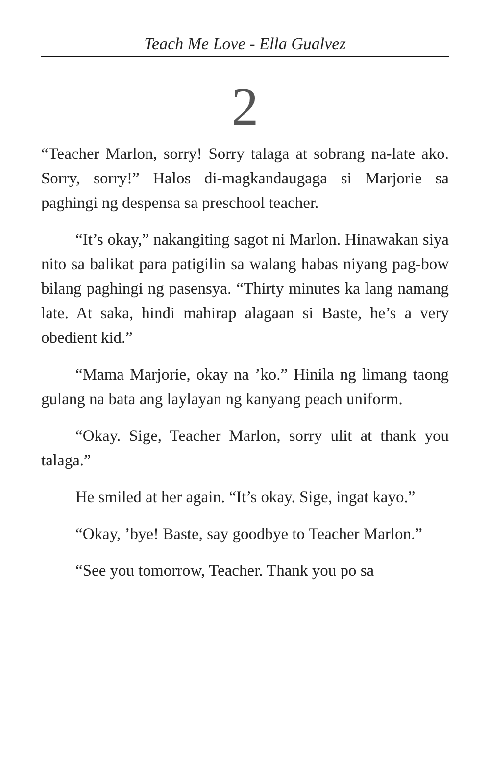Teach Me Love - Ella Gualvez
2
“Teacher Marlon, sorry! Sorry talaga at sobrang na-late ako. Sorry, sorry!” Halos di-magkandaugaga si Marjorie sa paghingi ng despensa sa preschool teacher.
“It’s okay,” nakangiting sagot ni Marlon. Hinawakan siya nito sa balikat para patigilin sa walang habas niyang pag-bow bilang paghingi ng pasensya. “Thirty minutes ka lang namang late. At saka, hindi mahirap alagaan si Baste, he’s a very obedient kid.”
“Mama Marjorie, okay na ’ko.” Hinila ng limang taong gulang na bata ang laylayan ng kanyang peach uniform.
“Okay. Sige, Teacher Marlon, sorry ulit at thank you talaga.”
He smiled at her again. “It’s okay. Sige, ingat kayo.”
“Okay, ’bye! Baste, say goodbye to Teacher Marlon.”
“See you tomorrow, Teacher. Thank you po sa